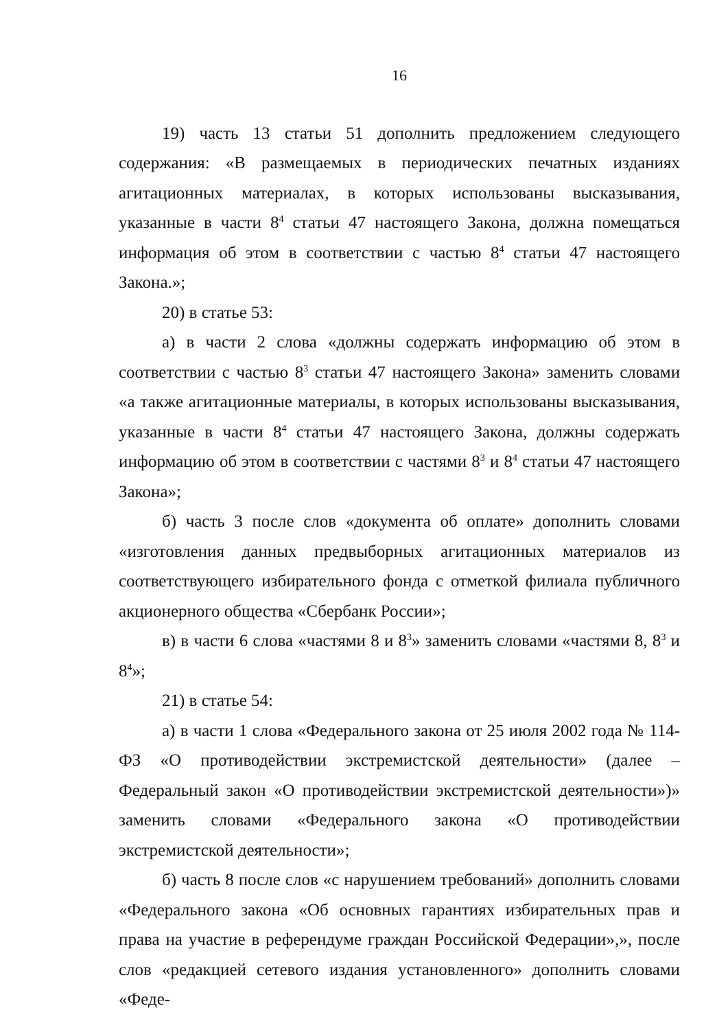16
19) часть 13 статьи 51 дополнить предложением следующего содержания: «В размещаемых в периодических печатных изданиях агитационных материалах, в которых использованы высказывания, указанные в части 8<sup>4</sup> статьи 47 настоящего Закона, должна помещаться информация об этом в соответствии с частью 8<sup>4</sup> статьи 47 настоящего Закона.»;
20) в статье 53:
а) в части 2 слова «должны содержать информацию об этом в соответствии с частью 8<sup>3</sup> статьи 47 настоящего Закона» заменить словами «а также агитационные материалы, в которых использованы высказывания, указанные в части 8<sup>4</sup> статьи 47 настоящего Закона, должны содержать информацию об этом в соответствии с частями 8<sup>3</sup> и 8<sup>4</sup> статьи 47 настоящего Закона»;
б) часть 3 после слов «документа об оплате» дополнить словами «изготовления данных предвыборных агитационных материалов из соответствующего избирательного фонда с отметкой филиала публичного акционерного общества «Сбербанк России»;
в) в части 6 слова «частями 8 и 8<sup>3</sup>» заменить словами «частями 8, 8<sup>3</sup> и 8<sup>4</sup>»;
21) в статье 54:
а) в части 1 слова «Федерального закона от 25 июля 2002 года № 114-ФЗ «О противодействии экстремистской деятельности» (далее – Федеральный закон «О противодействии экстремистской деятельности»)» заменить словами «Федерального закона «О противодействии экстремистской деятельности»;
б) часть 8 после слов «с нарушением требований» дополнить словами «Федерального закона «Об основных гарантиях избирательных прав и права на участие в референдуме граждан Российской Федерации»,», после слов «редакцией сетевого издания установленного» дополнить словами «Феде-